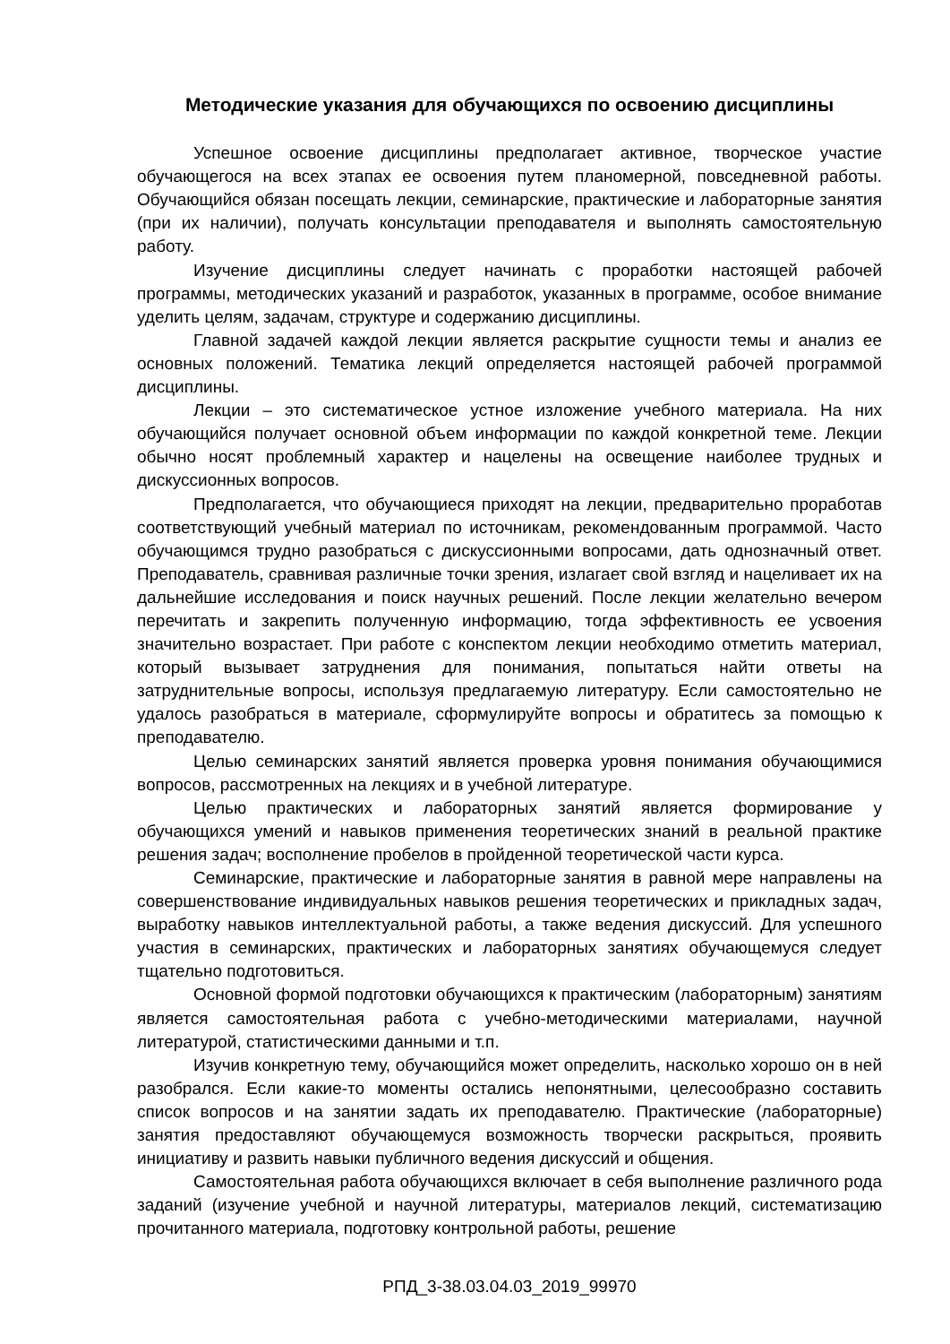Методические указания для обучающихся по освоению дисциплины
Успешное освоение дисциплины предполагает активное, творческое участие обучающегося на всех этапах ее освоения путем планомерной, повседневной работы. Обучающийся обязан посещать лекции, семинарские, практические и лабораторные занятия (при их наличии), получать консультации преподавателя и выполнять самостоятельную работу.
Изучение дисциплины следует начинать с проработки настоящей рабочей программы, методических указаний и разработок, указанных в программе, особое внимание уделить целям, задачам, структуре и содержанию дисциплины.
Главной задачей каждой лекции является раскрытие сущности темы и анализ ее основных положений. Тематика лекций определяется настоящей рабочей программой дисциплины.
Лекции – это систематическое устное изложение учебного материала. На них обучающийся получает основной объем информации по каждой конкретной теме. Лекции обычно носят проблемный характер и нацелены на освещение наиболее трудных и дискуссионных вопросов.
Предполагается, что обучающиеся приходят на лекции, предварительно проработав соответствующий учебный материал по источникам, рекомендованным программой. Часто обучающимся трудно разобраться с дискуссионными вопросами, дать однозначный ответ. Преподаватель, сравнивая различные точки зрения, излагает свой взгляд и нацеливает их на дальнейшие исследования и поиск научных решений. После лекции желательно вечером перечитать и закрепить полученную информацию, тогда эффективность ее усвоения значительно возрастает. При работе с конспектом лекции необходимо отметить материал, который вызывает затруднения для понимания, попытаться найти ответы на затруднительные вопросы, используя предлагаемую литературу. Если самостоятельно не удалось разобраться в материале, сформулируйте вопросы и обратитесь за помощью к преподавателю.
Целью семинарских занятий является проверка уровня понимания обучающимися вопросов, рассмотренных на лекциях и в учебной литературе.
Целью практических и лабораторных занятий является формирование у обучающихся умений и навыков применения теоретических знаний в реальной практике решения задач; восполнение пробелов в пройденной теоретической части курса.
Семинарские, практические и лабораторные занятия в равной мере направлены на совершенствование индивидуальных навыков решения теоретических и прикладных задач, выработку навыков интеллектуальной работы, а также ведения дискуссий. Для успешного участия в семинарских, практических и лабораторных занятиях обучающемуся следует тщательно подготовиться.
Основной формой подготовки обучающихся к практическим (лабораторным) занятиям является самостоятельная работа с учебно-методическими материалами, научной литературой, статистическими данными и т.п.
Изучив конкретную тему, обучающийся может определить, насколько хорошо он в ней разобрался. Если какие-то моменты остались непонятными, целесообразно составить список вопросов и на занятии задать их преподавателю. Практические (лабораторные) занятия предоставляют обучающемуся возможность творчески раскрыться, проявить инициативу и развить навыки публичного ведения дискуссий и общения.
Самостоятельная работа обучающихся включает в себя выполнение различного рода заданий (изучение учебной и научной литературы, материалов лекций, систематизацию прочитанного материала, подготовку контрольной работы, решение
РПД_3-38.03.04.03_2019_99970